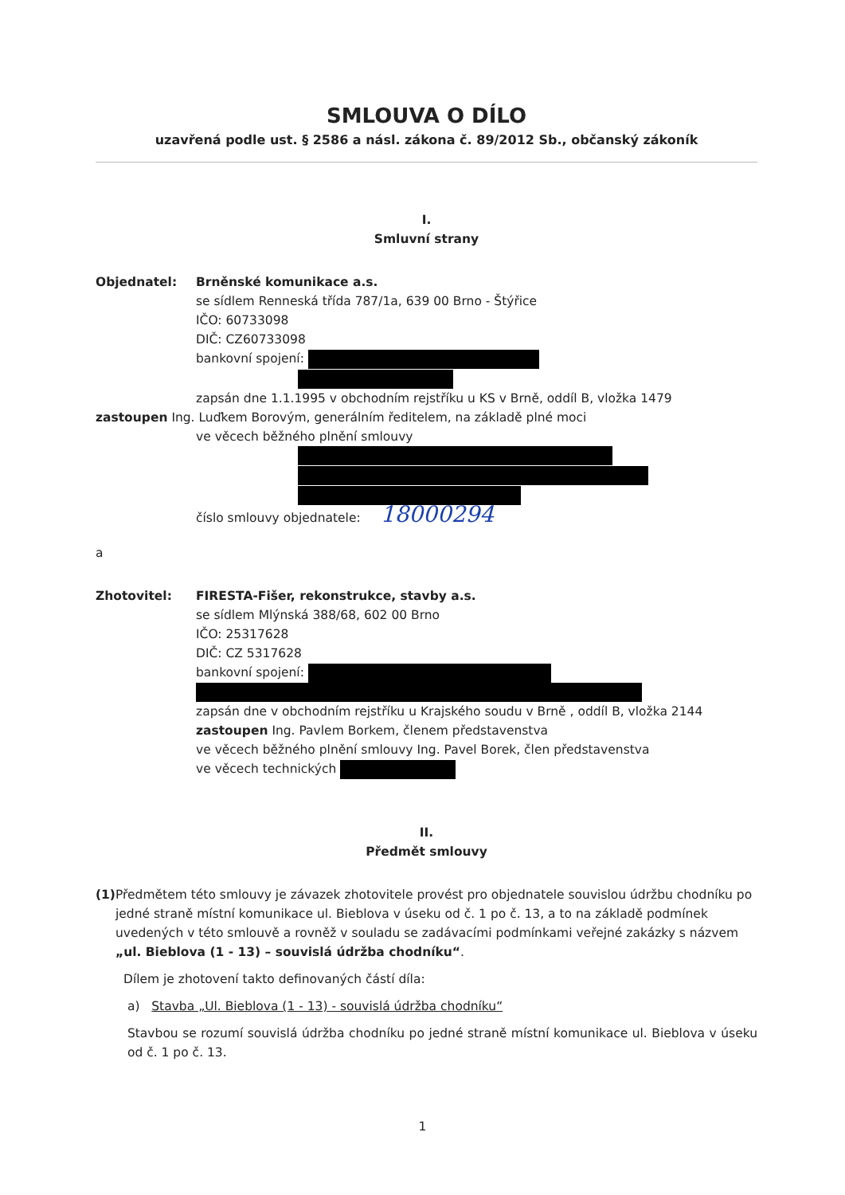SMLOUVA O DÍLO
uzavřená podle ust. § 2586 a násl. zákona č. 89/2012 Sb., občanský zákoník
I.
Smluvní strany
Objednatel: Brněnské komunikace a.s.
se sídlem Renneská třída 787/1a, 639 00 Brno - Štýřice
IČO: 60733098
DIČ: CZ60733098
bankovní spojení:
zapsán dne 1.1.1995 v obchodním rejstříku u KS v Brně, oddíl B, vložka 1479
zastoupen Ing. Luďkem Borovým, generálním ředitelem, na základě plné moci
ve věcech běžného plnění smlouvy
číslo smlouvy objednatele: 18000294
a
Zhotovitel: FIRESTA-Fišer, rekonstrukce, stavby a.s.
se sídlem Mlýnská 388/68, 602 00 Brno
IČO: 25317628
DIČ: CZ 5317628
bankovní spojení:
zapsán dne v obchodním rejstříku u Krajského soudu v Brně , oddíl B, vložka 2144
zastoupen Ing. Pavlem Borkem, členem představenstva
ve věcech běžného plnění smlouvy Ing. Pavel Borek, člen představenstva
ve věcech technických
II.
Předmět smlouvy
(1)
Předmětem této smlouvy je závazek zhotovitele provést pro objednatele souvislou údržbu chodníku po jedné straně místní komunikace ul. Bieblova v úseku od č. 1 po č. 13, a to na základě podmínek uvedených v této smlouvě a rovněž v souladu se zadávacími podmínkami veřejné zakázky s názvem „ul. Bieblova (1 - 13) – souvislá údržba chodníku“.
Dílem je zhotovení takto definovaných částí díla:
a) Stavba „Ul. Bieblova (1 - 13) - souvislá údržba chodníku“
Stavbou se rozumí souvislá údržba chodníku po jedné straně místní komunikace ul. Bieblova v úseku od č. 1 po č. 13.
1